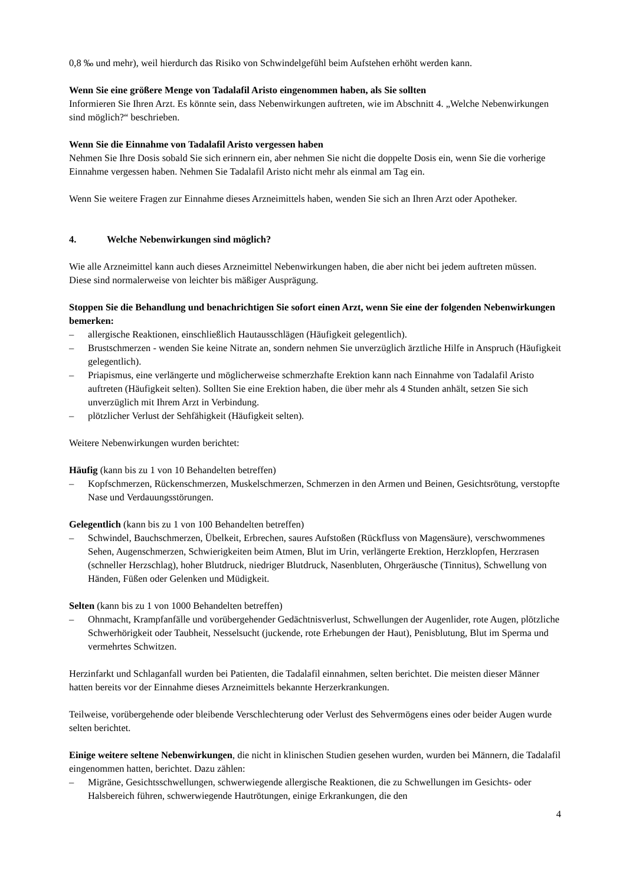0,8 ‰ und mehr), weil hierdurch das Risiko von Schwindelgefühl beim Aufstehen erhöht werden kann.
Wenn Sie eine größere Menge von Tadalafil Aristo eingenommen haben, als Sie sollten
Informieren Sie Ihren Arzt. Es könnte sein, dass Nebenwirkungen auftreten, wie im Abschnitt 4. „Welche Nebenwirkungen sind möglich?“ beschrieben.
Wenn Sie die Einnahme von Tadalafil Aristo vergessen haben
Nehmen Sie Ihre Dosis sobald Sie sich erinnern ein, aber nehmen Sie nicht die doppelte Dosis ein, wenn Sie die vorherige Einnahme vergessen haben. Nehmen Sie Tadalafil Aristo nicht mehr als einmal am Tag ein.
Wenn Sie weitere Fragen zur Einnahme dieses Arzneimittels haben, wenden Sie sich an Ihren Arzt oder Apotheker.
4. Welche Nebenwirkungen sind möglich?
Wie alle Arzneimittel kann auch dieses Arzneimittel Nebenwirkungen haben, die aber nicht bei jedem auftreten müssen. Diese sind normalerweise von leichter bis mäßiger Ausprägung.
Stoppen Sie die Behandlung und benachrichtigen Sie sofort einen Arzt, wenn Sie eine der folgenden Nebenwirkungen bemerken:
– allergische Reaktionen, einschließlich Hautausschlägen (Häufigkeit gelegentlich).
– Brustschmerzen - wenden Sie keine Nitrate an, sondern nehmen Sie unverzüglich ärztliche Hilfe in Anspruch (Häufigkeit gelegentlich).
– Priapismus, eine verlängerte und möglicherweise schmerzhafte Erektion kann nach Einnahme von Tadalafil Aristo auftreten (Häufigkeit selten). Sollten Sie eine Erektion haben, die über mehr als 4 Stunden anhält, setzen Sie sich unverzüglich mit Ihrem Arzt in Verbindung.
– plötzlicher Verlust der Sehfähigkeit (Häufigkeit selten).
Weitere Nebenwirkungen wurden berichtet:
Häufig (kann bis zu 1 von 10 Behandelten betreffen)
– Kopfschmerzen, Rückenschmerzen, Muskelschmerzen, Schmerzen in den Armen und Beinen, Gesichtsrötung, verstopfte Nase und Verdauungsstörungen.
Gelegentlich (kann bis zu 1 von 100 Behandelten betreffen)
– Schwindel, Bauchschmerzen, Übelkeit, Erbrechen, saures Aufstoßen (Rückfluss von Magensäure), verschwommenes Sehen, Augenschmerzen, Schwierigkeiten beim Atmen, Blut im Urin, verlängerte Erektion, Herzklopfen, Herzrasen (schneller Herzschlag), hoher Blutdruck, niedriger Blutdruck, Nasenbluten, Ohrgeräusche (Tinnitus), Schwellung von Händen, Füßen oder Gelenken und Müdigkeit.
Selten (kann bis zu 1 von 1000 Behandelten betreffen)
– Ohnmacht, Krampfanfälle und vorübergehender Gedächtnisverlust, Schwellungen der Augenlider, rote Augen, plötzliche Schwerhörigkeit oder Taubheit, Nesselsucht (juckende, rote Erhebungen der Haut), Penisblutung, Blut im Sperma und vermehrtes Schwitzen.
Herzinfarkt und Schlaganfall wurden bei Patienten, die Tadalafil einnahmen, selten berichtet. Die meisten dieser Männer hatten bereits vor der Einnahme dieses Arzneimittels bekannte Herzerkrankungen.
Teilweise, vorübergehende oder bleibende Verschlechterung oder Verlust des Sehvermögens eines oder beider Augen wurde selten berichtet.
Einige weitere seltene Nebenwirkungen, die nicht in klinischen Studien gesehen wurden, wurden bei Männern, die Tadalafil eingenommen hatten, berichtet. Dazu zählen:
– Migräne, Gesichtsschwellungen, schwerwiegende allergische Reaktionen, die zu Schwellungen im Gesichts- oder Halsbereich führen, schwerwiegende Hautrötungen, einige Erkrankungen, die den
4